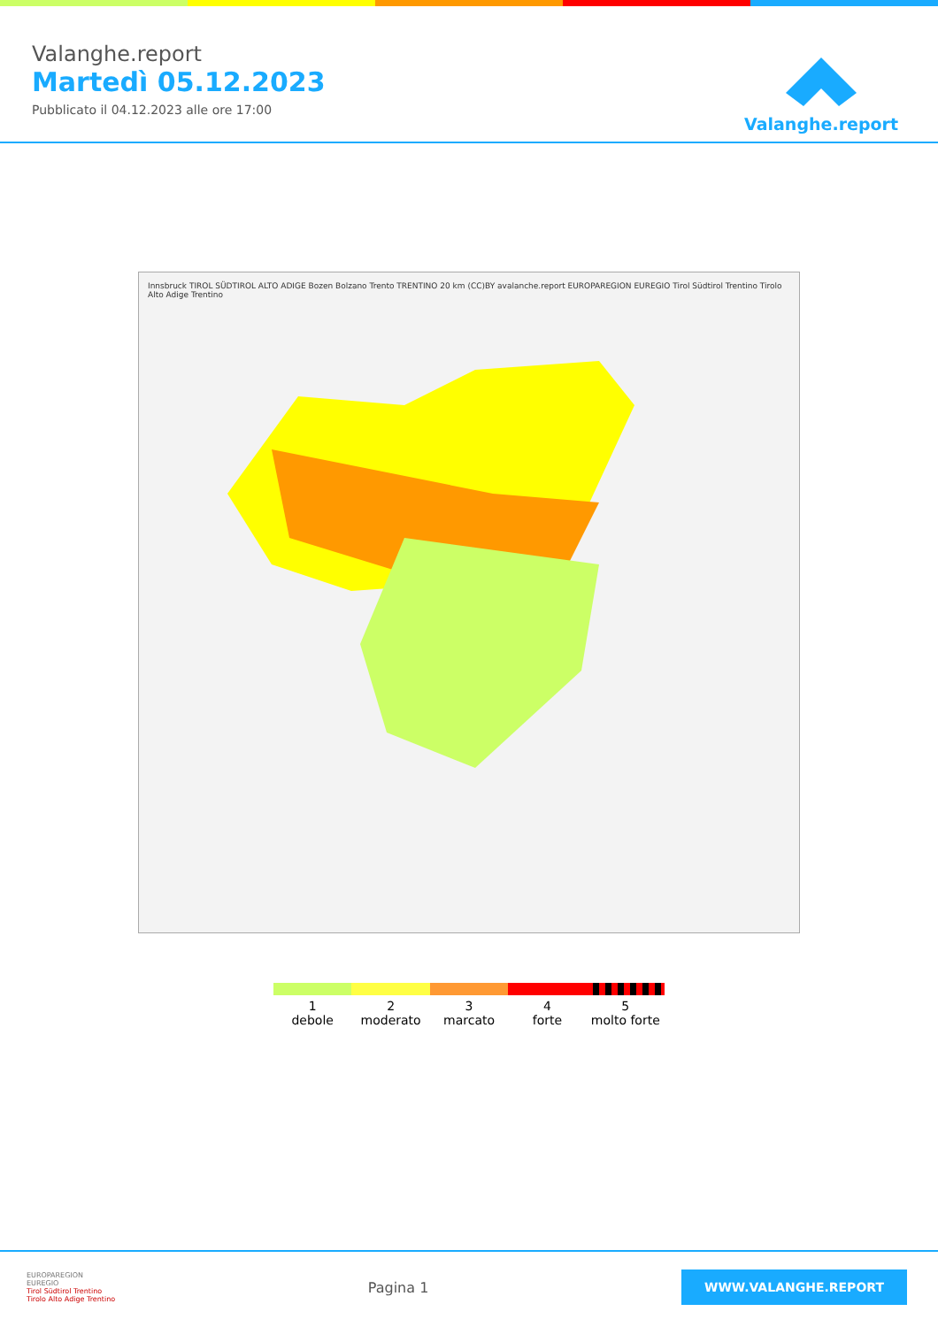Valanghe.report
Martedì 05.12.2023
Pubblicato il 04.12.2023 alle ore 17:00
Valanghe.report
Innsbruck TIROL SÜDTIROL ALTO ADIGE Bozen Bolzano Trento TRENTINO 20 km (CC)BY avalanche.report EUROPAREGION EUREGIO Tirol Südtirol Trentino Tirolo Alto Adige Trentino
1
debole
2
moderato
3
marcato
4
forte
5
molto forte
EUROPAREGION
EUREGIO
Tirol Südtirol Trentino
Tirolo Alto Adige Trentino
Pagina 1
WWW.VALANGHE.REPORT